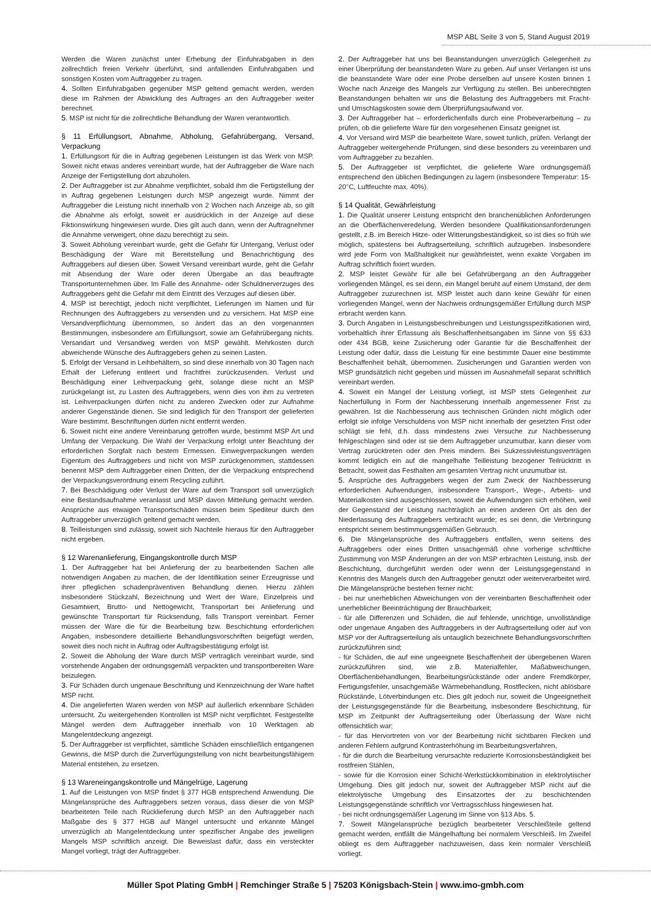MSP ABL Seite 3 von 5, Stand August 2019
Werden die Waren zunächst unter Erhebung der Einfuhrabgaben in den zollrechtlich freien Verkehr überführt, sind anfallenden Einfuhrabgaben und sonstigen Kosten vom Auftraggeber zu tragen.
4. Sollten Einfuhrabgaben gegenüber MSP geltend gemacht werden, werden diese im Rahmen der Abwicklung des Auftrages an den Auftraggeber weiter berechnet.
5. MSP ist nicht für die zollrechtliche Behandlung der Waren verantwortlich.
§ 11 Erfüllungsort, Abnahme, Abholung, Gefahrübergang, Versand, Verpackung
1. Erfüllungsort für die in Auftrag gegebenen Leistungen ist das Werk von MSP. Soweit nicht etwas anderes vereinbart wurde, hat der Auftraggeber die Ware nach Anzeige der Fertigstellung dort abzuholen.
2. Der Auftraggeber ist zur Abnahme verpflichtet, sobald ihm die Fertigstellung der in Auftrag gegebenen Leistungen durch MSP angezeigt wurde. Nimmt der Auftraggeber die Leistung nicht innerhalb von 2 Wochen nach Anzeige ab, so gilt die Abnahme als erfolgt, soweit er ausdrücklich in der Anzeige auf diese Fiktionswirkung hingewiesen wurde. Dies gilt auch dann, wenn der Auftragnehmer die Annahme verweigert, ohne dazu berechtigt zu sein.
3. Soweit Abholung vereinbart wurde, geht die Gefahr für Untergang, Verlust oder Beschädigung der Ware mit Bereitstellung und Benachrichtigung des Auftraggebers auf diesen über. Soweit Versand vereinbart wurde, geht die Gefahr mit Absendung der Ware oder deren Übergabe an das beauftragte Transportunternehmen über. Im Falle des Annahme- oder Schuldnerverzuges des Auftraggebers geht die Gefahr mit dem Eintritt des Verzuges auf diesen über.
4. MSP ist berechtigt, jedoch nicht verpflichtet, Lieferungen im Namen und für Rechnungen des Auftraggebers zu versenden und zu versichern. Hat MSP eine Versandverpflichtung übernommen, so ändert das an den vorgenannten Bestimmungen, insbesondere am Erfüllungsort, sowie am Gefahrübergang nichts. Versandart und Versandweg werden von MSP gewählt. Mehrkosten durch abweichende Wünsche des Auftraggebers gehen zu seinen Lasten.
5. Erfolgt der Versand in Leihbehältern, so sind diese innerhalb von 30 Tagen nach Erhalt der Lieferung entleert und frachtfrei zurückzusenden. Verlust und Beschädigung einer Leihverpackung geht, solange diese nicht an MSP zurückgelangt ist, zu Lasten des Auftraggebers, wenn dies von ihm zu vertreten ist. Leihverpackungen dürfen nicht zu anderen Zwecken oder zur Aufnahme anderer Gegenstände dienen. Sie sind lediglich für den Transport der gelieferten Ware bestimmt. Beschriftungen dürfen nicht entfernt werden.
6. Soweit nicht eine andere Vereinbarung getroffen wurde, bestimmt MSP Art und Umfang der Verpackung. Die Wahl der Verpackung erfolgt unter Beachtung der erforderlichen Sorgfalt nach bestem Ermessen. Einwegverpackungen werden Eigentum des Auftraggebers und nicht von MSP zurückgenommen, stattdessen benennt MSP dem Auftraggeber einen Dritten, der die Verpackung entsprechend der Verpackungsverordnung einem Recycling zuführt.
7. Bei Beschädigung oder Verlust der Ware auf dem Transport soll unverzüglich eine Bestandsaufnahme veranlasst und MSP davon Mitteilung gemacht werden. Ansprüche aus etwaigen Transportschäden müssen beim Spediteur durch den Auftraggeber unverzüglich geltend gemacht werden.
8. Teilleistungen sind zulässig, soweit sich Nachteile hieraus für den Auftraggeber nicht ergeben.
§ 12 Warenanlieferung, Eingangskontrolle durch MSP
1. Der Auftraggeber hat bei Anlieferung der zu bearbeitenden Sachen alle notwendigen Angaben zu machen, die der Identifikation seiner Erzeugnisse und ihrer pfleglichen schadenpräventiven Behandlung dienen. Hierzu zählen insbesondere Stückzahl, Bezeichnung und Wert der Ware, Einzelpreis und Gesamtwert, Brutto- und Nettogewicht, Transportart bei Anlieferung und gewünschte Transportart für Rücksendung, falls Transport vereinbart. Ferner müssen der Ware die für die Bearbeitung bzw. Beschichtung erforderlichen Angaben, insbesondere detaillierte Behandlungsvorschriften beigefügt werden, soweit dies noch nicht in Auftrag oder Auftragsbestätigung erfolgt ist.
2. Soweit die Abholung der Ware durch MSP vertraglich vereinbart wurde, sind vorstehende Angaben der ordnungsgemäß verpackten und transportbereiten Ware beizulegen.
3. Für Schäden durch ungenaue Beschriftung und Kennzeichnung der Ware haftet MSP nicht.
4. Die angelieferten Waren werden von MSP auf äußerlich erkennbare Schäden untersucht. Zu weitergehenden Kontrollen ist MSP nicht verpflichtet. Festgestellte Mängel werden dem Auftraggeber innerhalb von 10 Werktagen ab Mangelentdeckung angezeigt.
5. Der Auftraggeber ist verpflichtet, sämtliche Schäden einschließlich entgangenen Gewinns, die MSP durch die Zurverfügungstellung von nicht bearbeitungsfähigem Material entstehen, zu ersetzen.
§ 13 Wareneingangskontrolle und Mängelrüge, Lagerung
1. Auf die Leistungen von MSP findet § 377 HGB entsprechend Anwendung. Die Mängelansprüche des Auftraggebers setzen voraus, dass dieser die von MSP bearbeiteten Teile nach Rücklieferung durch MSP an den Auftraggeber nach Maßgabe des § 377 HGB auf Mängel untersucht und erkannte Mängel unverzüglich ab Mangelentdeckung unter spezifischer Angabe des jeweiligen Mangels MSP schriftlich anzeigt. Die Beweislast dafür, dass ein versteckter Mangel vorliegt, trägt der Auftraggeber.
2. Der Auftraggeber hat uns bei Beanstandungen unverzüglich Gelegenheit zu einer Überprüfung der beanstandeten Ware zu geben. Auf unser Verlangen ist uns die beanstandete Ware oder eine Probe derselben auf unsere Kosten binnen 1 Woche nach Anzeige des Mangels zur Verfügung zu stellen. Bei unberechtigten Beanstandungen behalten wir uns die Belastung des Auftraggebers mit Fracht- und Umschlagskosten sowie dem Überprüfungsaufwand vor.
3. Der Auftraggeber hat – erforderlichenfalls durch eine Probeverarbeitung – zu prüfen, ob die gelieferte Ware für den vorgesehenen Einsatz geeignet ist.
4. Vor Versand wird MSP die bearbeitete Ware, soweit tunlich, prüfen. Verlangt der Auftraggeber weitergehende Prüfungen, sind diese besonders zu vereinbaren und vom Auftraggeber zu bezahlen.
5. Der Auftraggeber ist verpflichtet, die gelieferte Ware ordnungsgemäß entsprechend den üblichen Bedingungen zu lagern (insbesondere Temperatur: 15-20°C, Luftfeuchte max. 40%).
§ 14 Qualität, Gewährleistung
1. Die Qualität unserer Leistung entspricht den branchenüblichen Anforderungen an die Oberflächenveredelung. Werden besondere Qualifikationsanforderungen gestellt, z.B. im Bereich Hitze- oder Witterungsbeständigkeit, so ist dies so früh wie möglich, spätestens bei Auftragserteilung, schriftlich aufzugeben. Insbesondere wird jede Form von Maßhaltigkeit nur gewährleistet, wenn exakte Vorgaben im Auftrag schriftlich fixiert wurden.
2. MSP leistet Gewähr für alle bei Gefahrübergang an den Auftraggeber vorliegenden Mängel, es sei denn, ein Mangel beruht auf einem Umstand, der dem Auftraggeber zuzurechnen ist. MSP leistet auch dann keine Gewähr für einen vorliegenden Mangel, wenn der Nachweis ordnungsgemäßer Erfüllung durch MSP erbracht werden kann.
3. Durch Angaben in Leistungsbeschreibungen und Leistungsspezifikationen wird, vorbehaltlich ihrer Erfassung als Beschaffenheitsangaben im Sinne von §§ 633 oder 434 BGB, keine Zusicherung oder Garantie für die Beschaffenheit der Leistung oder dafür, dass die Leistung für eine bestimmte Dauer eine bestimmte Beschaffenheit behält, übernommen. Zusicherungen und Garantien werden von MSP grundsätzlich nicht gegeben und müssen im Ausnahmefall separat schriftlich vereinbart werden.
4. Soweit ein Mangel der Leistung vorliegt, ist MSP stets Gelegenheit zur Nacherfüllung in Form der Nachbesserung innerhalb angemessener Frist zu gewähren. Ist die Nachbesserung aus technischen Gründen nicht möglich oder erfolgt sie infolge Verschuldens von MSP nicht innerhalb der gesetzten Frist oder schlägt sie fehl, d.h. dass mindestens zwei Versuche zur Nachbesserung fehlgeschlagen sind oder ist sie dem Auftraggeber unzumutbar, kann dieser vom Vertrag zurücktreten oder den Preis mindern. Bei Sukzessivleistungsverträgen kommt lediglich ein auf die mangelhafte Teilleistung bezogener Teilrücktritt in Betracht, soweit das Festhalten am gesamten Vertrag nicht unzumutbar ist.
5. Ansprüche des Auftraggebers wegen der zum Zweck der Nachbesserung erforderlichen Aufwendungen, insbesondere Transport-, Wege-, Arbeits- und Materialkosten sind ausgeschlossen, soweit die Aufwendungen sich erhöhen, weil der Gegenstand der Leistung nachträglich an einen anderen Ort als den der Niederlassung des Auftraggebers verbracht wurde; es sei denn, die Verbringung entspricht seinem bestimmungsgemäßen Gebrauch.
6. Die Mängelansprüche des Auftraggebers entfallen, wenn seitens des Auftraggebers oder eines Dritten unsachgemäß ohne vorherige schriftliche Zustimmung von MSP Änderungen an der von MSP erbrachten Leistung, insb. der Beschichtung, durchgeführt werden oder wenn der Leistungsgegenstand in Kenntnis des Mangels durch den Auftraggeber genutzt oder weiterverarbeitet wird. Die Mängelansprüche bestehen ferner nicht:
- bei nur unerheblichen Abweichungen von der vereinbarten Beschaffenheit oder unerheblicher Beeinträchtigung der Brauchbarkeit;
- für alle Differenzen und Schäden, die auf fehlende, unrichtige, unvollständige oder ungenaue Angaben des Auftraggebers in der Auftragserteilung oder auf von MSP vor der Auftragserteilung als untauglich bezeichnete Behandlungsvorschriften zurückzuführen sind;
- für Schäden, die auf eine ungeeignete Beschaffenheit der übergebenen Waren zurückzuführen sind, wie z.B. Materialfehler, Maßabweichungen, Oberflächenbehandlungen, Bearbeitungsrückstände oder andere Fremdkörper, Fertigungsfehler, unsachgemäße Wärmebehandlung, Rostflecken, nicht ablösbare Rückstände, Lötverbindungen etc. Dies gilt jedoch nur, soweit die Ungeeignetheit der Leistungsgegenstände für die Bearbeitung, insbesondere Beschichtung, für MSP im Zeitpunkt der Auftragserteilung oder Überlassung der Ware nicht offensichtlich war;
- für das Hervortreten von vor der Bearbeitung nicht sichtbaren Flecken und anderen Fehlern aufgrund Kontrasterhöhung im Bearbeitungsverfahren,
- für die durch die Bearbeitung verursachte reduzierte Korrosionsbeständigkeit bei rostfreien Stählen,
- sowie für die Korrosion einer Schicht-Werkstückkombination in elektrolytischer Umgebung. Dies gilt jedoch nur, soweit der Auftraggeber MSP nicht auf die elektrolytische Umgebung des Einsatzortes der zu beschichtenden Leistungsgegenstände schriftlich vor Vertragsschluss hingewiesen hat.
- bei nicht ordnungsgemäßer Lagerung im Sinne von §13 Abs. 5.
7. Soweit Mängelansprüche bezüglich bearbeiteter Verschleißteile geltend gemacht werden, entfällt die Mängelhaftung bei normalem Verschleiß. Im Zweifel obliegt es dem Auftraggeber nachzuweisen, dass kein normaler Verschleiß vorliegt.
Müller Spot Plating GmbH | Remchinger Straße 5 | 75203 Königsbach-Stein | www.imo-gmbh.com